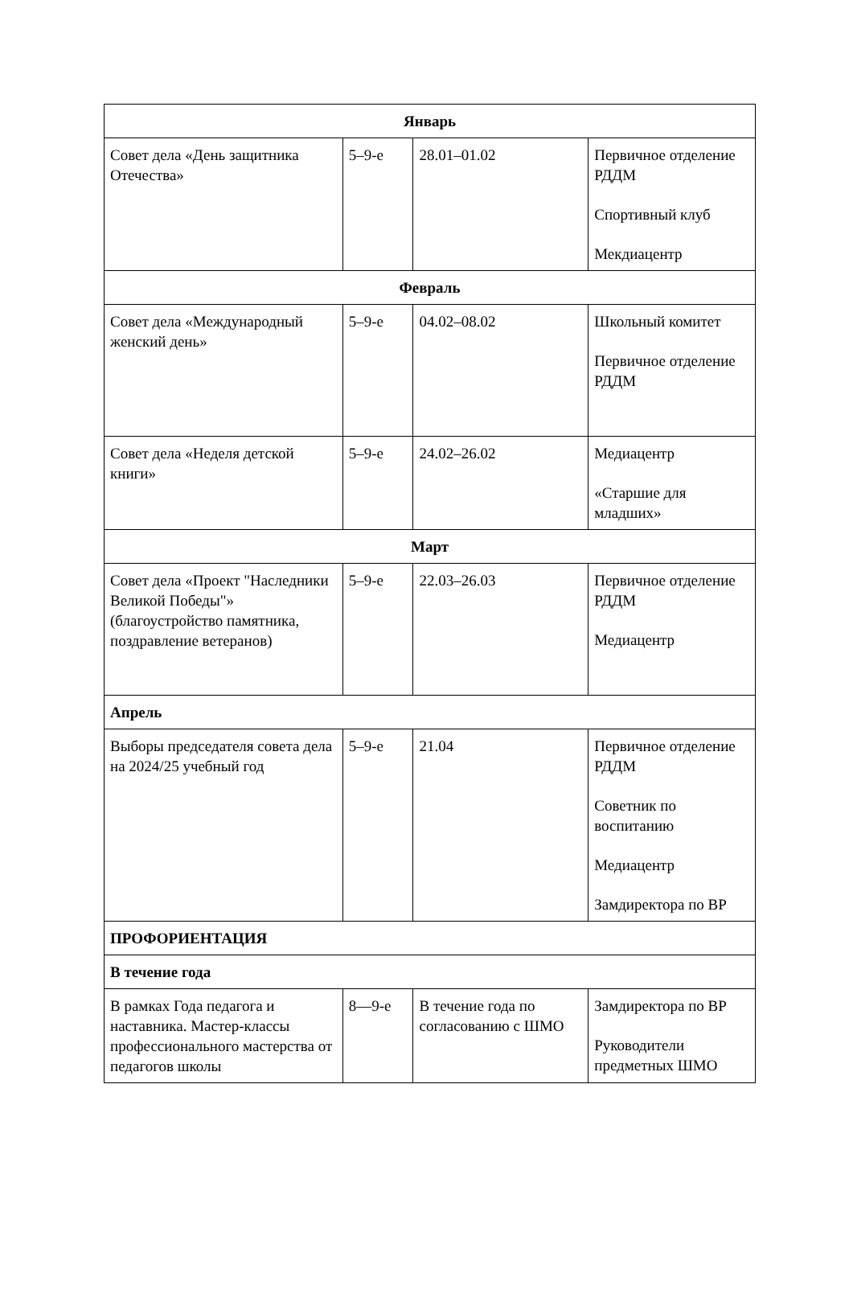| Январь | | | |
| Совет дела «День защитника Отечества» | 5–9-е | 28.01–01.02 | Первичное отделение РДДМ Спортивный клуб Мекдиацентр |
| Февраль | | | |
| Совет дела «Международный женский день» | 5–9-е | 04.02–08.02 | Школьный комитет Первичное отделение РДДМ |
| Совет дела «Неделя детской книги» | 5–9-е | 24.02–26.02 | Медиацентр «Старшие для младших» |
| Март | | | |
| Совет дела «Проект "Наследники Великой Победы"» (благоустройство памятника, поздравление ветеранов) | 5–9-е | 22.03–26.03 | Первичное отделение РДДМ Медиацентр |
| Апрель | | | |
| Выборы председателя совета дела на 2024/25 учебный год | 5–9-е | 21.04 | Первичное отделение РДДМ Советник по воспитанию Медиацентр Замдиректора по ВР |
| ПРОФОРИЕНТАЦИЯ | | | |
| В течение года | | | |
| В рамках Года педагога и наставника. Мастер-классы профессионального мастерства от педагогов школы | 8—9-е | В течение года по согласованию с ШМО | Замдиректора по ВР Руководители предметных ШМО |